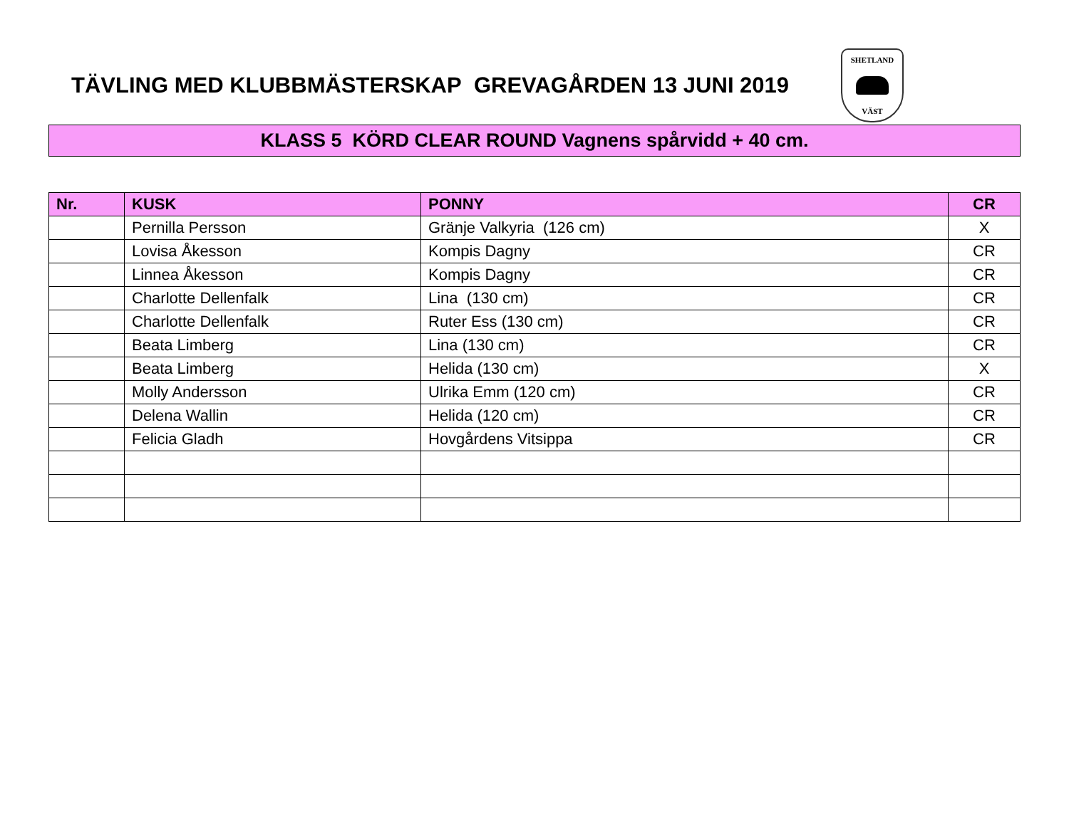TÄVLING MED KLUBBMÄSTERSKAP GREVAGÅRDEN 13 JUNI 2019
SHETLAND
VÄST
KLASS 5 KÖRD CLEAR ROUND Vagnens spårvidd + 40 cm.
| Nr. | KUSK | PONNY | CR |
| --- | --- | --- | --- |
| | Pernilla Persson | Gränje Valkyria (126 cm) | X |
| | Lovisa Åkesson | Kompis Dagny | CR |
| | Linnea Åkesson | Kompis Dagny | CR |
| | Charlotte Dellenfalk | Lina (130 cm) | CR |
| | Charlotte Dellenfalk | Ruter Ess (130 cm) | CR |
| | Beata Limberg | Lina (130 cm) | CR |
| | Beata Limberg | Helida (130 cm) | X |
| | Molly Andersson | Ulrika Emm (120 cm) | CR |
| | Delena Wallin | Helida (120 cm) | CR |
| | Felicia Gladh | Hovgårdens Vitsippa | CR |